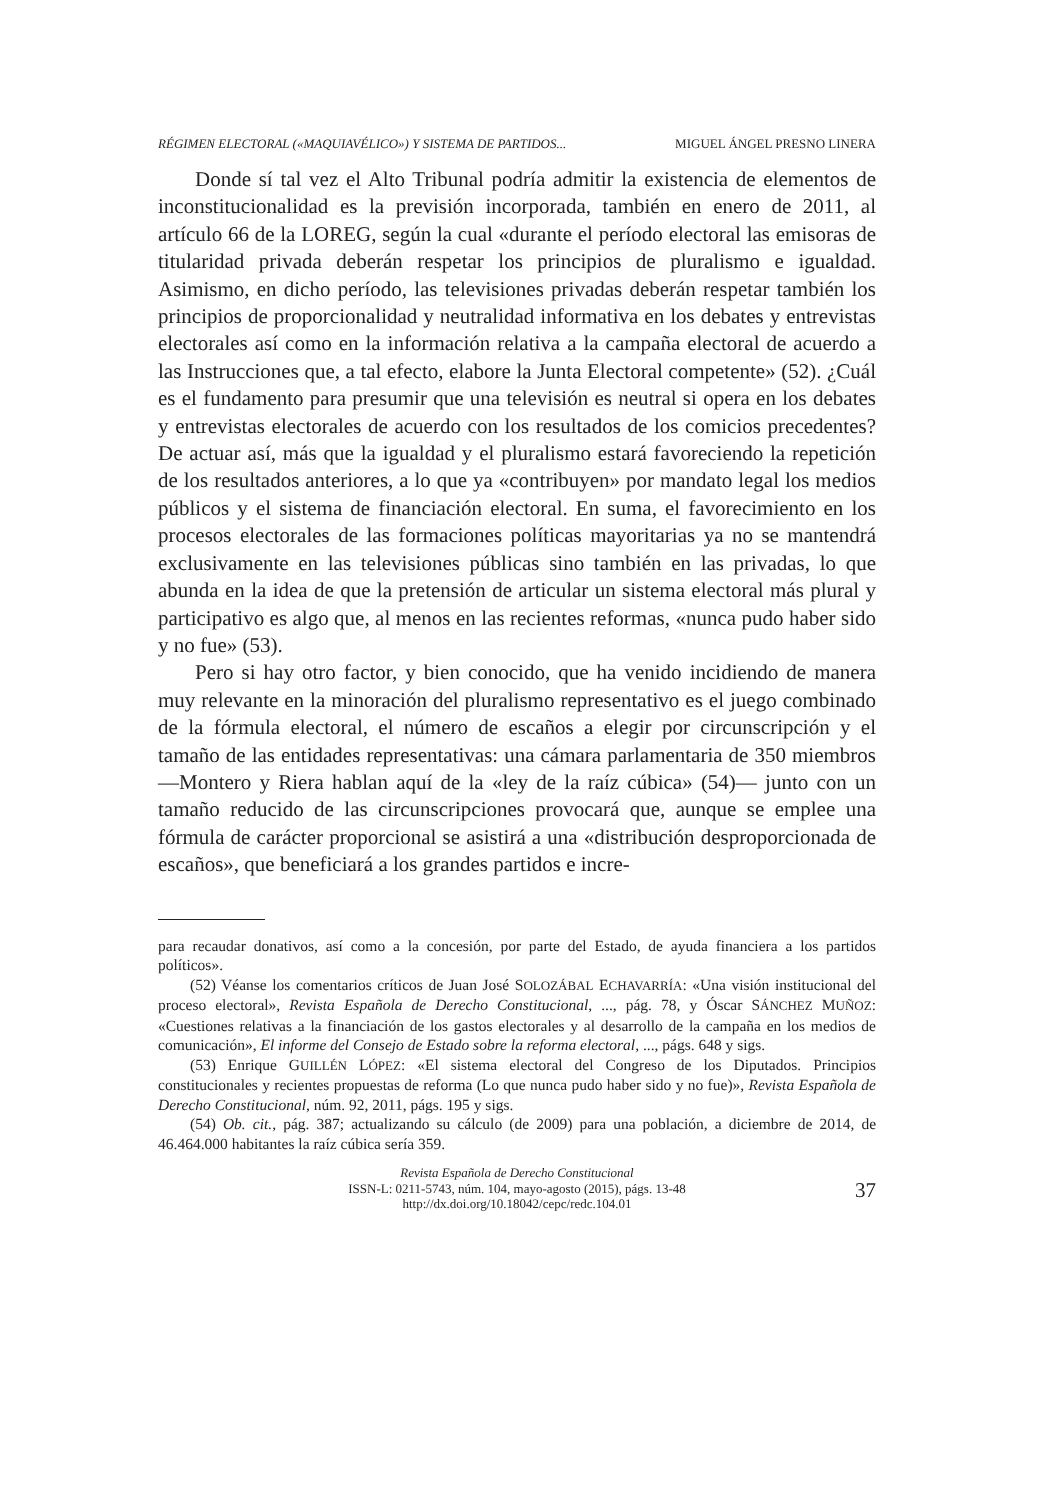RÉGIMEN ELECTORAL («MAQUIAVÉLICO») Y SISTEMA DE PARTIDOS... MIGUEL ÁNGEL PRESNO LINERA
Donde sí tal vez el Alto Tribunal podría admitir la existencia de elementos de inconstitucionalidad es la previsión incorporada, también en enero de 2011, al artículo 66 de la LOREG, según la cual «durante el período electoral las emisoras de titularidad privada deberán respetar los principios de pluralismo e igualdad. Asimismo, en dicho período, las televisiones privadas deberán respetar también los principios de proporcionalidad y neutralidad informativa en los debates y entrevistas electorales así como en la información relativa a la campaña electoral de acuerdo a las Instrucciones que, a tal efecto, elabore la Junta Electoral competente» (52). ¿Cuál es el fundamento para presumir que una televisión es neutral si opera en los debates y entrevistas electorales de acuerdo con los resultados de los comicios precedentes? De actuar así, más que la igualdad y el pluralismo estará favoreciendo la repetición de los resultados anteriores, a lo que ya «contribuyen» por mandato legal los medios públicos y el sistema de financiación electoral. En suma, el favorecimiento en los procesos electorales de las formaciones políticas mayoritarias ya no se mantendrá exclusivamente en las televisiones públicas sino también en las privadas, lo que abunda en la idea de que la pretensión de articular un sistema electoral más plural y participativo es algo que, al menos en las recientes reformas, «nunca pudo haber sido y no fue» (53).
Pero si hay otro factor, y bien conocido, que ha venido incidiendo de manera muy relevante en la minoración del pluralismo representativo es el juego combinado de la fórmula electoral, el número de escaños a elegir por circunscripción y el tamaño de las entidades representativas: una cámara parlamentaria de 350 miembros —Montero y Riera hablan aquí de la «ley de la raíz cúbica» (54)— junto con un tamaño reducido de las circunscripciones provocará que, aunque se emplee una fórmula de carácter proporcional se asistirá a una «distribución desproporcionada de escaños», que beneficiará a los grandes partidos e incre-
para recaudar donativos, así como a la concesión, por parte del Estado, de ayuda financiera a los partidos políticos».
(52) Véanse los comentarios críticos de Juan José SOLOZÁBAL ECHAVARRÍA: «Una visión institucional del proceso electoral», Revista Española de Derecho Constitucional, ..., pág. 78, y Óscar SÁNCHEZ MUÑOZ: «Cuestiones relativas a la financiación de los gastos electorales y al desarrollo de la campaña en los medios de comunicación», El informe del Consejo de Estado sobre la reforma electoral, ..., págs. 648 y sigs.
(53) Enrique GUILLÉN LÓPEZ: «El sistema electoral del Congreso de los Diputados. Principios constitucionales y recientes propuestas de reforma (Lo que nunca pudo haber sido y no fue)», Revista Española de Derecho Constitucional, núm. 92, 2011, págs. 195 y sigs.
(54) Ob. cit., pág. 387; actualizando su cálculo (de 2009) para una población, a diciembre de 2014, de 46.464.000 habitantes la raíz cúbica sería 359.
Revista Española de Derecho Constitucional
ISSN-L: 0211-5743, núm. 104, mayo-agosto (2015), págs. 13-48
http://dx.doi.org/10.18042/cepc/redc.104.01
37